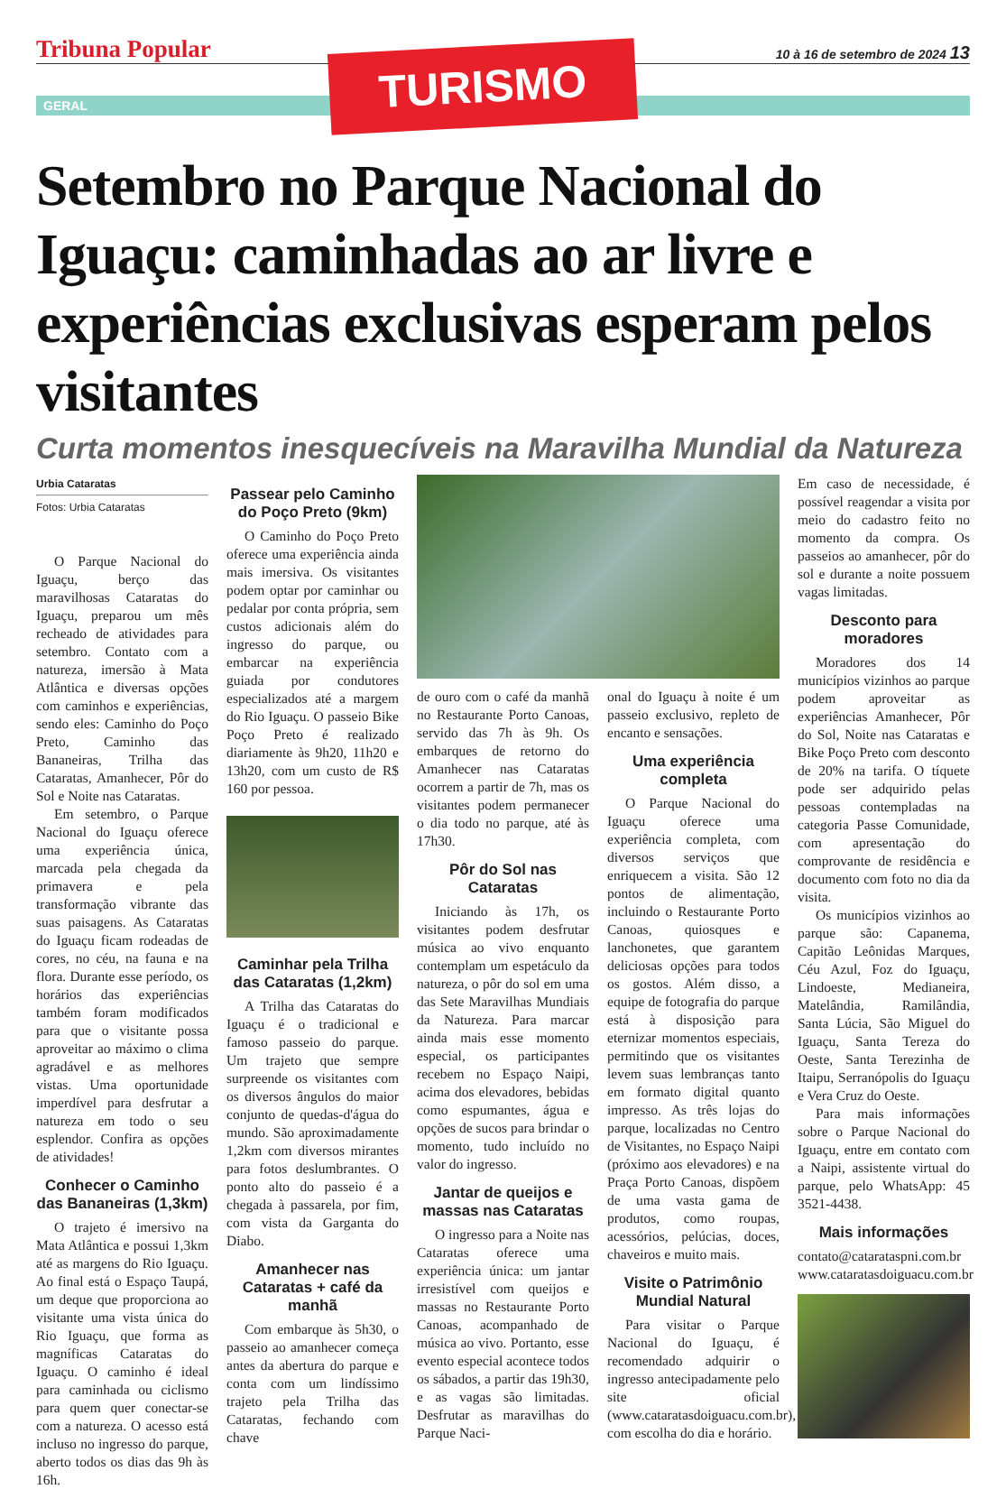Tribuna Popular 10 à 16 de setembro de 2024 13
GERAL
TURISMO
Setembro no Parque Nacional do Iguaçu: caminhadas ao ar livre e experiências exclusivas esperam pelos visitantes
Curta momentos inesquecíveis na Maravilha Mundial da Natureza
Urbia Cataratas
Fotos: Urbia Cataratas
O Parque Nacional do Iguaçu, berço das maravilhosas Cataratas do Iguaçu, preparou um mês recheado de atividades para setembro. Contato com a natureza, imersão à Mata Atlântica e diversas opções com caminhos e experiências, sendo eles: Caminho do Poço Preto, Caminho das Bananeiras, Trilha das Cataratas, Amanhecer, Pôr do Sol e Noite nas Cataratas.
Em setembro, o Parque Nacional do Iguaçu oferece uma experiência única, marcada pela chegada da primavera e pela transformação vibrante das suas paisagens. As Cataratas do Iguaçu ficam rodeadas de cores, no céu, na fauna e na flora. Durante esse período, os horários das experiências também foram modificados para que o visitante possa aproveitar ao máximo o clima agradável e as melhores vistas. Uma oportunidade imperdível para desfrutar a natureza em todo o seu esplendor. Confira as opções de atividades!
Conhecer o Caminho das Bananeiras (1,3km)
O trajeto é imersivo na Mata Atlântica e possui 1,3km até as margens do Rio Iguaçu. Ao final está o Espaço Taupá, um deque que proporciona ao visitante uma vista única do Rio Iguaçu, que forma as magníficas Cataratas do Iguaçu. O caminho é ideal para caminhada ou ciclismo para quem quer conectar-se com a natureza. O acesso está incluso no ingresso do parque, aberto todos os dias das 9h às 16h.
Passear pelo Caminho do Poço Preto (9km)
O Caminho do Poço Preto oferece uma experiência ainda mais imersiva. Os visitantes podem optar por caminhar ou pedalar por conta própria, sem custos adicionais além do ingresso do parque, ou embarcar na experiência guiada por condutores especializados até a margem do Rio Iguaçu. O passeio Bike Poço Preto é realizado diariamente às 9h20, 11h20 e 13h20, com um custo de R$ 160 por pessoa.
Caminhar pela Trilha das Cataratas (1,2km)
A Trilha das Cataratas do Iguaçu é o tradicional e famoso passeio do parque. Um trajeto que sempre surpreende os visitantes com os diversos ângulos do maior conjunto de quedas-d'água do mundo. São aproximadamente 1,2km com diversos mirantes para fotos deslumbrantes. O ponto alto do passeio é a chegada à passarela, por fim, com vista da Garganta do Diabo.
Amanhecer nas Cataratas + café da manhã
Com embarque às 5h30, o passeio ao amanhecer começa antes da abertura do parque e conta com um lindíssimo trajeto pela Trilha das Cataratas, fechando com chave
de ouro com o café da manhã no Restaurante Porto Canoas, servido das 7h às 9h. Os embarques de retorno do Amanhecer nas Cataratas ocorrem a partir de 7h, mas os visitantes podem permanecer o dia todo no parque, até às 17h30.
Pôr do Sol nas Cataratas
Iniciando às 17h, os visitantes podem desfrutar música ao vivo enquanto contemplam um espetáculo da natureza, o pôr do sol em uma das Sete Maravilhas Mundiais da Natureza. Para marcar ainda mais esse momento especial, os participantes recebem no Espaço Naipi, acima dos elevadores, bebidas como espumantes, água e opções de sucos para brindar o momento, tudo incluído no valor do ingresso.
Jantar de queijos e massas nas Cataratas
O ingresso para a Noite nas Cataratas oferece uma experiência única: um jantar irresistível com queijos e massas no Restaurante Porto Canoas, acompanhado de música ao vivo. Portanto, esse evento especial acontece todos os sábados, a partir das 19h30, e as vagas são limitadas. Desfrutar as maravilhas do Parque Naci-
onal do Iguaçu à noite é um passeio exclusivo, repleto de encanto e sensações.
Uma experiência completa
O Parque Nacional do Iguaçu oferece uma experiência completa, com diversos serviços que enriquecem a visita. São 12 pontos de alimentação, incluindo o Restaurante Porto Canoas, quiosques e lanchonetes, que garantem deliciosas opções para todos os gostos. Além disso, a equipe de fotografia do parque está à disposição para eternizar momentos especiais, permitindo que os visitantes levem suas lembranças tanto em formato digital quanto impresso. As três lojas do parque, localizadas no Centro de Visitantes, no Espaço Naipi (próximo aos elevadores) e na Praça Porto Canoas, dispõem de uma vasta gama de produtos, como roupas, acessórios, pelúcias, doces, chaveiros e muito mais.
Visite o Patrimônio Mundial Natural
Para visitar o Parque Nacional do Iguaçu, é recomendado adquirir o ingresso antecipadamente pelo site oficial (www.cataratasdoiguacu.com.br), com escolha do dia e horário.
Em caso de necessidade, é possível reagendar a visita por meio do cadastro feito no momento da compra. Os passeios ao amanhecer, pôr do sol e durante a noite possuem vagas limitadas.
Desconto para moradores
Moradores dos 14 municípios vizinhos ao parque podem aproveitar as experiências Amanhecer, Pôr do Sol, Noite nas Cataratas e Bike Poço Preto com desconto de 20% na tarifa. O tíquete pode ser adquirido pelas pessoas contempladas na categoria Passe Comunidade, com apresentação do comprovante de residência e documento com foto no dia da visita.
Os municípios vizinhos ao parque são: Capanema, Capitão Leônidas Marques, Céu Azul, Foz do Iguaçu, Lindoeste, Medianeira, Matelândia, Ramilândia, Santa Lúcia, São Miguel do Iguaçu, Santa Tereza do Oeste, Santa Terezinha de Itaipu, Serranópolis do Iguaçu e Vera Cruz do Oeste.
Para mais informações sobre o Parque Nacional do Iguaçu, entre em contato com a Naipi, assistente virtual do parque, pelo WhatsApp: 45 3521-4438.
Mais informações
contato@cataratasp­ni.com.br www.cataratasdoiguacu.com.br